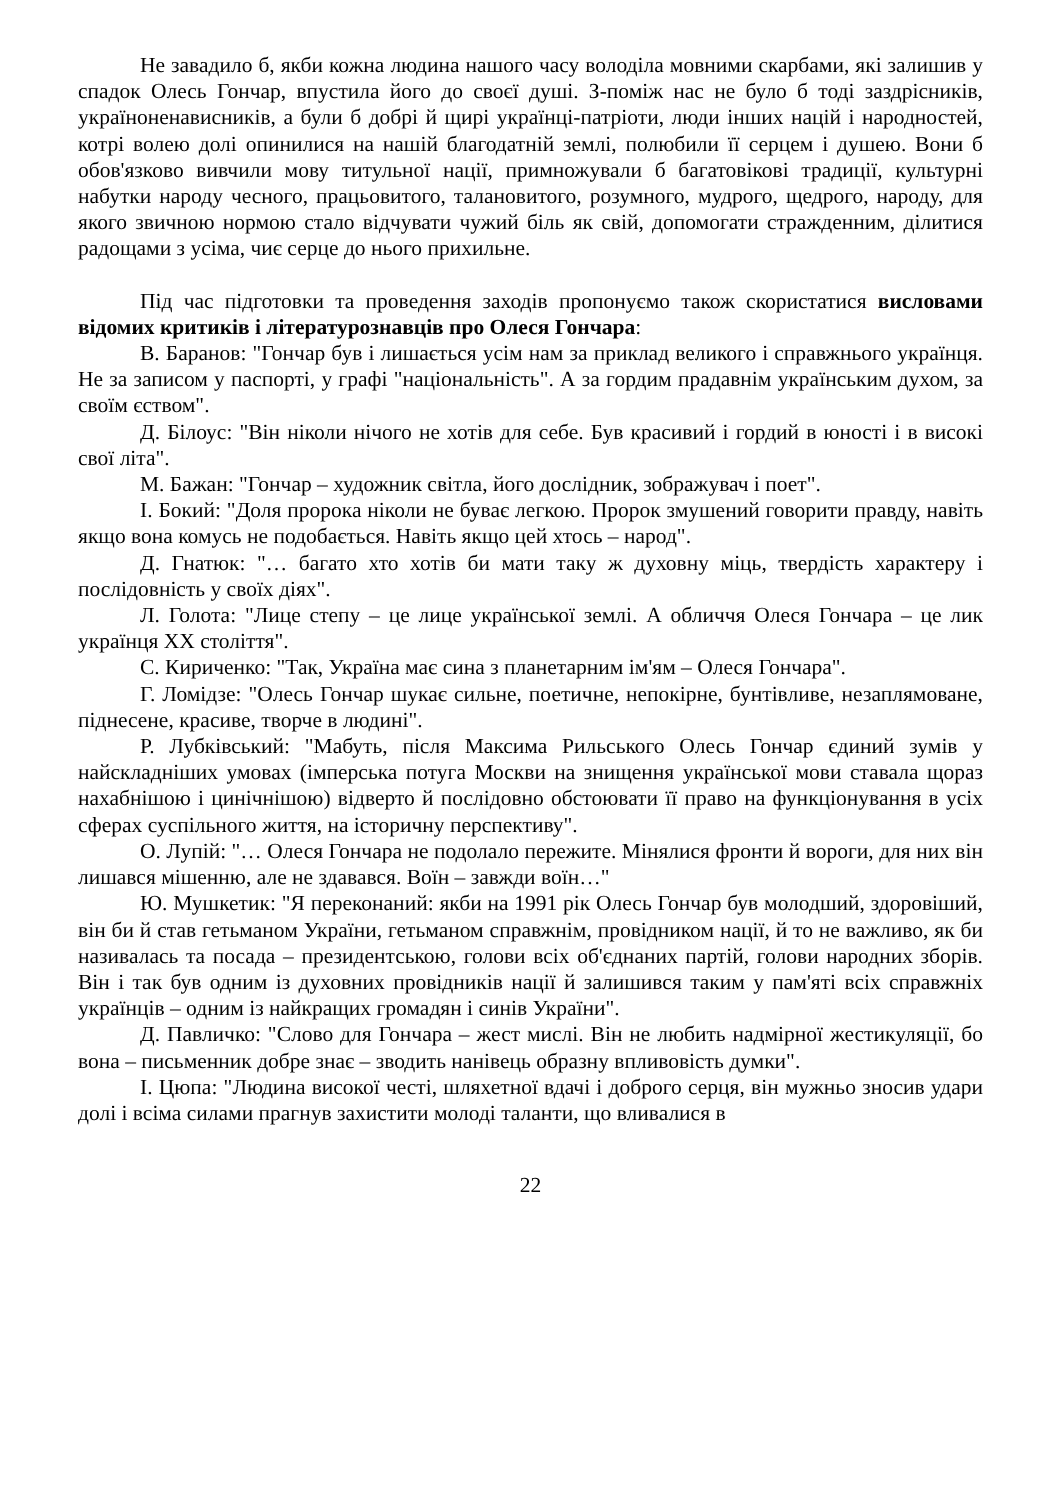Не завадило б, якби кожна людина нашого часу володіла мовними скарбами, які залишив у спадок Олесь Гончар, впустила його до своєї душі. З-поміж нас не було б тоді заздрісників, україноненависників, а були б добрі й щирі українці-патріоти, люди інших націй і народностей, котрі волею долі опинилися на нашій благодатній землі, полюбили її серцем і душею. Вони б обов'язково вивчили мову титульної нації, примножували б багатовікові традиції, культурні набутки народу чесного, працьовитого, талановитого, розумного, мудрого, щедрого, народу, для якого звичною нормою стало відчувати чужий біль як свій, допомогати стражденним, ділитися радощами з усіма, чиє серце до нього прихильне.
Під час підготовки та проведення заходів пропонуємо також скористатися висловами відомих критиків і літературознавців про Олеся Гончара:
В. Баранов: "Гончар був і лишається усім нам за приклад великого і справжнього українця. Не за записом у паспорті, у графі "національність". А за гордим прадавнім українським духом, за своїм єством".
Д. Білоус: "Він ніколи нічого не хотів для себе. Був красивий і гордий в юності і в високі свої літа".
М. Бажан: "Гончар – художник світла, його дослідник, зображувач і поет".
І. Бокий: "Доля пророка ніколи не буває легкою. Пророк змушений говорити правду, навіть якщо вона комусь не подобається. Навіть якщо цей хтось – народ".
Д. Гнатюк: "… багато хто хотів би мати таку ж духовну міць, твердість характеру і послідовність у своїх діях".
Л. Голота: "Лице степу – це лице української землі. А обличчя Олеся Гончара – це лик українця XX століття".
С. Кириченко: "Так, Україна має сина з планетарним ім'ям – Олеся Гончара".
Г. Ломідзе: "Олесь Гончар шукає сильне, поетичне, непокірне, бунтівливе, незаплямоване, піднесене, красиве, творче в людині".
Р. Лубківський: "Мабуть, після Максима Рильського Олесь Гончар єдиний зумів у найскладніших умовах (імперська потуга Москви на знищення української мови ставала щораз нахабнішою і цинічнішою) відверто й послідовно обстоювати її право на функціонування в усіх сферах суспільного життя, на історичну перспективу".
О. Лупій: "… Олеся Гончара не подолало пережите. Мінялися фронти й вороги, для них він лишався мішенню, але не здавався. Воїн – завжди воїн…"
Ю. Мушкетик: "Я переконаний: якби на 1991 рік Олесь Гончар був молодший, здоровіший, він би й став гетьманом України, гетьманом справжнім, провідником нації, й то не важливо, як би називалась та посада – президентською, голови всіх об'єднаних партій, голови народних зборів. Він і так був одним із духовних провідників нації й залишився таким у пам'яті всіх справжніх українців – одним із найкращих громадян і синів України".
Д. Павличко: "Слово для Гончара – жест мислі. Він не любить надмірної жестикуляції, бо вона – письменник добре знає – зводить нанівець образну впливовість думки".
І. Цюпа: "Людина високої честі, шляхетної вдачі і доброго серця, він мужньо зносив удари долі і всіма силами прагнув захистити молоді таланти, що вливалися в
22